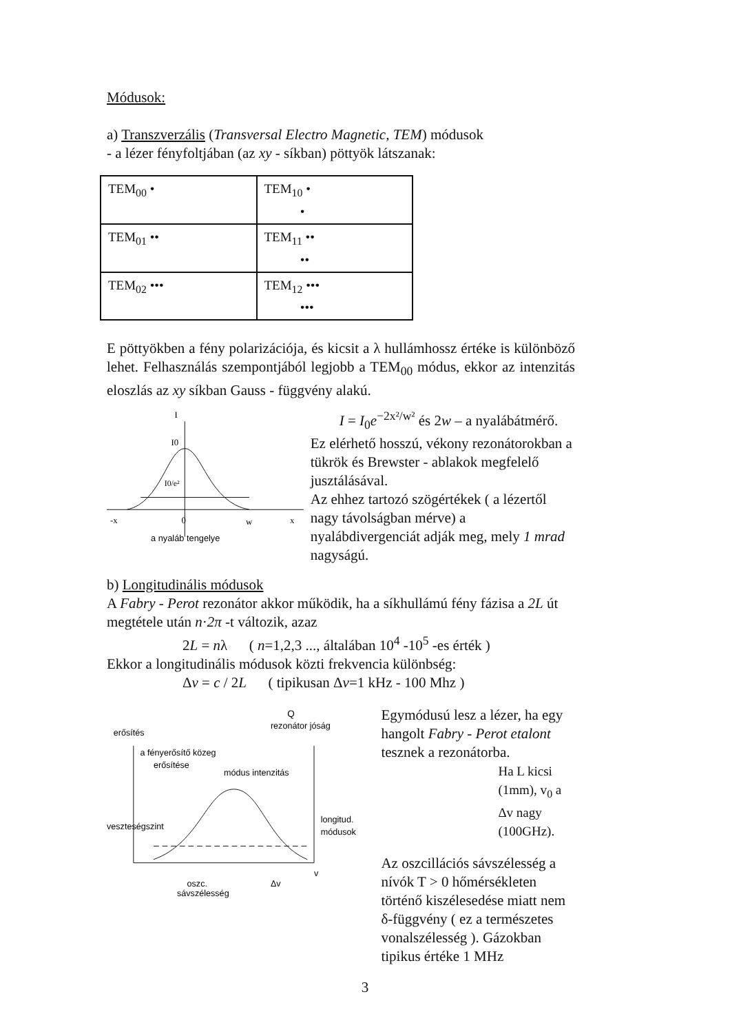Módusok:
a) Transzverzális (Transversal Electro Magnetic, TEM) módusok
- a lézer fényfoltjában (az xy - síkban) pöttyök látszanak:
| TEM<sub>00</sub> • | TEM<sub>10</sub> • • |
| TEM<sub>01</sub> •• | TEM<sub>11</sub> •• •• |
| TEM<sub>02</sub> ••• | TEM<sub>12</sub> ••• ••• |
E pöttyökben a fény polarizációja, és kicsit a λ hullámhossz értéke is különböző lehet. Felhasználás szempontjából legjobb a TEM<sub>00</sub> módus, ekkor az intenzitás eloszlás az xy síkban Gauss - függvény alakú.
I
I0
I0/e²
-x
0
w
x
a nyaláb tengelye
I = I<sub>0</sub>e<sup>−2x²/w²</sup> és 2w – a nyalábátmérő.
Ez elérhető hosszú, vékony rezonátorokban a tükrök és Brewster - ablakok megfelelő jusztálásával.
Az ehhez tartozó szögértékek ( a lézertől nagy távolságban mérve) a nyalábdivergenciát adják meg, mely 1 mrad nagyságú.
b) Longitudinális módusok
A Fabry - Perot rezonátor akkor működik, ha a síkhullámú fény fázisa a 2L út megtétele után n·2π -t változik, azaz
2L = nλ ( n=1,2,3 ..., általában 10<sup>4</sup> -10<sup>5</sup> -es érték )
Ekkor a longitudinális módusok közti frekvencia különbség:
Δv = c / 2L ( tipikusan Δv=1 kHz - 100 Mhz )
Q
rezonátor jóság
erősítés
a fényerősítő közeg
erősítése
módus intenzitás
veszteségszint
longitud.
módusok
oszc.
sávszélesség
Δv
v
Egymódusú lesz a lézer, ha egy hangolt Fabry - Perot etalont tesznek a rezonátorba.
Ha L kicsi (1mm), v<sub>0</sub> a Δv nagy (100GHz).
Az oszcillációs sávszélesség a nívók T > 0 hőmérsékleten történő kiszélesedése miatt nem δ-függvény ( ez a természetes vonalszélesség ). Gázokban tipikus értéke 1 MHz
3